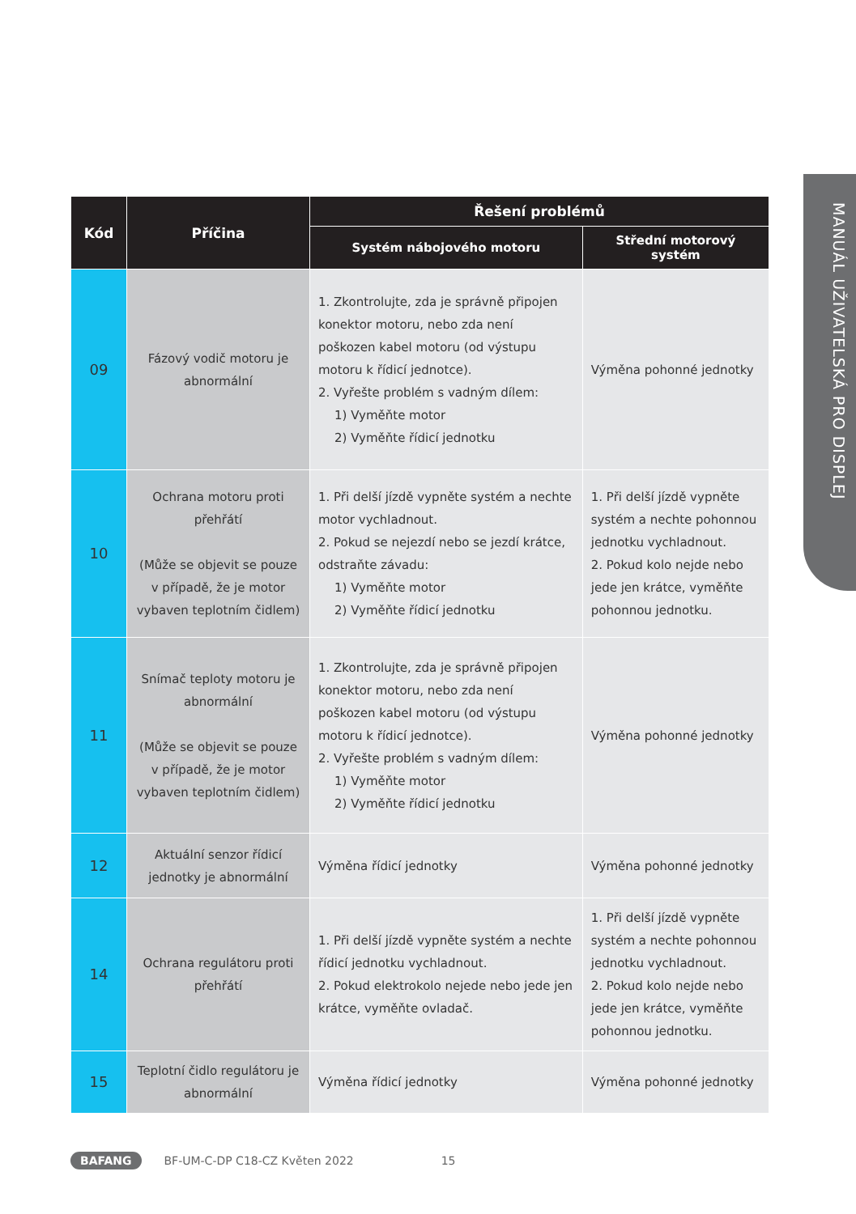MANUÁL UŽIVATELSKÁ PRO DISPLEJ
| Kód | Příčina | Řešení problémů | |
| --- | --- | --- | --- |
| | | Systém nábojového motoru | Střední motorový systém |
| 09 | Fázový vodič motoru je abnormální | 1. Zkontrolujte, zda je správně připojen konektor motoru, nebo zda není poškozen kabel motoru (od výstupu motoru k řídicí jednotce). 2. Vyřešte problém s vadným dílem: 1) Vyměňte motor 2) Vyměňte řídicí jednotku | Výměna pohonné jednotky |
| 10 | Ochrana motoru proti přehřátí (Může se objevit se pouze v případě, že je motor vybaven teplotním čidlem) | 1. Při delší jízdě vypněte systém a nechte motor vychladnout. 2. Pokud se nejezdí nebo se jezdí krátce, odstraňte závadu: 1) Vyměňte motor 2) Vyměňte řídicí jednotku | 1. Při delší jízdě vypněte systém a nechte pohonnou jednotku vychladnout. 2. Pokud kolo nejde nebo jede jen krátce, vyměňte pohonnou jednotku. |
| 11 | Snímač teploty motoru je abnormální (Může se objevit se pouze v případě, že je motor vybaven teplotním čidlem) | 1. Zkontrolujte, zda je správně připojen konektor motoru, nebo zda není poškozen kabel motoru (od výstupu motoru k řídicí jednotce). 2. Vyřešte problém s vadným dílem: 1) Vyměňte motor 2) Vyměňte řídicí jednotku | Výměna pohonné jednotky |
| 12 | Aktuální senzor řídicí jednotky je abnormální | Výměna řídicí jednotky | Výměna pohonné jednotky |
| 14 | Ochrana regulátoru proti přehřátí | 1. Při delší jízdě vypněte systém a nechte řídicí jednotku vychladnout. 2. Pokud elektrokolo nejede nebo jede jen krátce, vyměňte ovladač. | 1. Při delší jízdě vypněte systém a nechte pohonnou jednotku vychladnout. 2. Pokud kolo nejde nebo jede jen krátce, vyměňte pohonnou jednotku. |
| 15 | Teplotní čidlo regulátoru je abnormální | Výměna řídicí jednotky | Výměna pohonné jednotky |
BAFANG BF-UM-C-DP C18-CZ Květen 2022 15